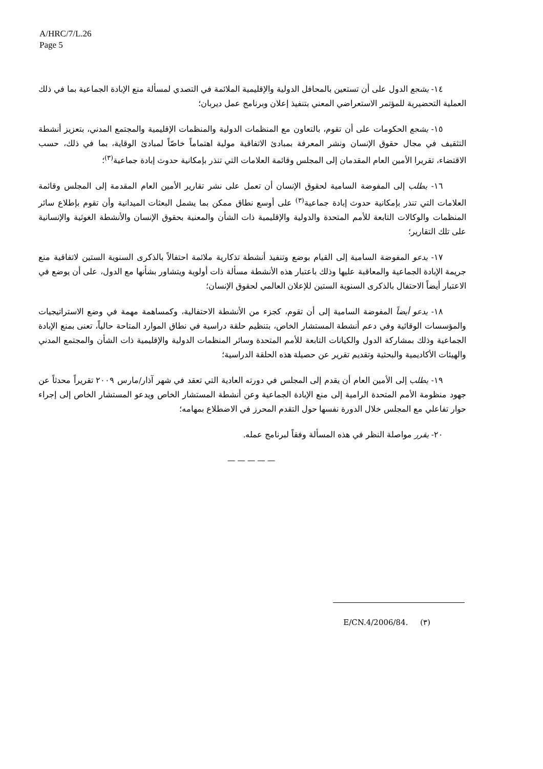A/HRC/7/L.26
Page 5
١٤- يشجع الدول على أن تستعين بالمحافل الدولية والإقليمية الملائمة في التصدي لمسألة منع الإبادة الجماعية بما في ذلك العملية التحضيرية للمؤتمر الاستعراضي المعني بتنفيذ إعلان وبرنامج عمل ديربان؛
١٥- يشجع الحكومات على أن تقوم، بالتعاون مع المنظمات الدولية والمنظمات الإقليمية والمجتمع المدني، بتعزيز أنشطة التثقيف في مجال حقوق الإنسان ونشر المعرفة بمبادئ الاتفاقية مولية اهتماماً خاصّاً لمبادئ الوقاية، بما في ذلك، حسب الاقتضاء، تقريرا الأمين العام المقدمان إلى المجلس وقائمة العلامات التي تنذر بإمكانية حدوث إبادة جماعية<sup>(٣)</sup>؛
١٦- يطلب إلى المفوضة السامية لحقوق الإنسان أن تعمل على نشر تقارير الأمين العام المقدمة إلى المجلس وقائمة العلامات التي تنذر بإمكانية حدوث إبادة جماعية<sup>(٣)</sup> على أوسع نطاق ممكن بما يشمل البعثات الميدانية وأن تقوم بإطلاع سائر المنظمات والوكالات التابعة للأمم المتحدة والدولية والإقليمية ذات الشأن والمعنية بحقوق الإنسان والأنشطة الغوثية والإنسانية على تلك التقارير؛
١٧- يدعو المفوضة السامية إلى القيام بوضع وتنفيذ أنشطة تذكارية ملائمة احتفالاً بالذكرى السنوية الستين لاتفاقية منع جريمة الإبادة الجماعية والمعاقبة عليها وذلك باعتبار هذه الأنشطة مسألة ذات أولوية ويتشاور بشأنها مع الدول، على أن يوضع في الاعتبار أيضاً الاحتفال بالذكرى السنوية الستين للإعلان العالمي لحقوق الإنسان؛
١٨- يدعو أيضاً المفوضة السامية إلى أن تقوم، كجزء من الأنشطة الاحتفالية، وكمساهمة مهمة في وضع الاستراتيجيات والمؤسسات الوقائية وفي دعم أنشطة المستشار الخاص، بتنظيم حلقة دراسية في نطاق الموارد المتاحة حالياً، تعنى بمنع الإبادة الجماعية وذلك بمشاركة الدول والكيانات التابعة للأمم المتحدة وسائر المنظمات الدولية والإقليمية ذات الشأن والمجتمع المدني والهيئات الأكاديمية والبحثية وتقديم تقرير عن حصيلة هذه الحلقة الدراسية؛
١٩- يطلب إلى الأمين العام أن يقدم إلى المجلس في دورته العادية التي تعقد في شهر آذار/مارس ٢٠٠٩ تقريراً محدثاً عن جهود منظومة الأمم المتحدة الرامية إلى منع الإبادة الجماعية وعن أنشطة المستشار الخاص ويدعو المستشار الخاص إلى إجراء حوار تفاعلي مع المجلس خلال الدورة نفسها حول التقدم المحرز في الاضطلاع بمهامه؛
٢٠- يقرر مواصلة النظر في هذه المسألة وفقاً لبرنامج عمله.
—————
(٣) E/CN.4/2006/84.